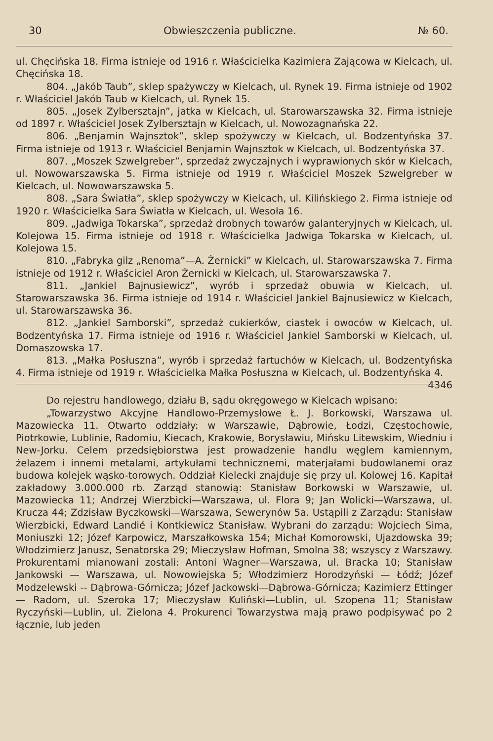30 Obwieszczenia publiczne. № 60.
ul. Chęcińska 18. Firma istnieje od 1916 r. Właścicielka Kazimiera Zającowa w Kielcach, ul. Chęcińska 18.
804. „Jakób Taub”, sklep spażywczy w Kielcach, ul. Rynek 19. Firma istnieje od 1902 r. Właściciel Jakób Taub w Kielcach, ul. Rynek 15.
805. „Josek Zylbersztajn”, jatka w Kielcach, ul. Starowarszawska 32. Firma istnieje od 1897 r. Właściciel Josek Zylbersztajn w Kielcach, ul. Nowozagnańska 22.
806. „Benjamin Wajnsztok”, sklep spożywczy w Kielcach, ul. Bodzentyńska 37. Firma istnieje od 1913 r. Właściciel Benjamin Wajnsztok w Kielcach, ul. Bodzentyńska 37.
807. „Moszek Szwelgreber”, sprzedaż zwyczajnych i wyprawionych skór w Kielcach, ul. Nowowarszawska 5. Firma istnieje od 1919 r. Właściciel Moszek Szwelgreber w Kielcach, ul. Nowowarszawska 5.
808. „Sara Światła”, sklep spożywczy w Kielcach, ul. Kilińskiego 2. Firma istnieje od 1920 r. Właścicielka Sara Światła w Kielcach, ul. Wesoła 16.
809. „Jadwiga Tokarska”, sprzedaż drobnych towarów galanteryjnych w Kielcach, ul. Kolejowa 15. Firma istnieje od 1918 r. Właścicielka Jadwiga Tokarska w Kielcach, ul. Kolejowa 15.
810. „Fabryka gilz „Renoma”—A. Żernicki” w Kielcach, ul. Starowarszawska 7. Firma istnieje od 1912 r. Właściciel Aron Żernicki w Kielcach, ul. Starowarszawska 7.
811. „Jankiel Bajnusiewicz”, wyrób i sprzedaż obuwia w Kielcach, ul. Starowarszawska 36. Firma istnieje od 1914 r. Właściciel Jankiel Bajnusiewicz w Kielcach, ul. Starowarszawska 36.
812. „Jankiel Samborski”, sprzedaż cukierków, ciastek i owoców w Kielcach, ul. Bodzentyńska 17. Firma istnieje od 1916 r. Właściciel Jankiel Samborski w Kielcach, ul. Domaszowska 17.
813. „Małka Posłuszna”, wyrób i sprzedaż fartuchów w Kielcach, ul. Bodzentyńska 4. Firma istnieje od 1919 r. Właścicielka Małka Posłuszna w Kielcach, ul. Bodzentyńska 4. 4346
Do rejestru handlowego, działu B, sądu okręgowego w Kielcach wpisano:
„Towarzystwo Akcyjne Handlowo-Przemysłowe Ł. J. Borkowski, Warszawa ul. Mazowiecka 11. Otwarto oddziały: w Warszawie, Dąbrowie, Łodzi, Częstochowie, Piotrkowie, Lublinie, Radomiu, Kiecach, Krakowie, Borysławiu, Mińsku Litewskim, Wiedniu i New-Jorku. Celem przedsiębiorstwa jest prowadzenie handlu węglem kamiennym, żelazem i innemi metalami, artykułami technicznemi, materjałami budowlanemi oraz budowa kolejek wąsko-torowych. Oddział Kielecki znajduje się przy ul. Kolowej 16. Kapitał zakładowy 3.000.000 rb. Zarząd stanowią: Stanisław Borkowski w Warszawie, ul. Mazowiecka 11; Andrzej Wierzbicki—Warszawa, ul. Flora 9; Jan Wolicki—Warszawa, ul. Krucza 44; Zdzisław Byczkowski—Warszawa, Sewerynów 5a. Ustąpili z Zarządu: Stanisław Wierzbicki, Edward Landié i Kontkiewicz Stanisław. Wybrani do zarządu: Wojciech Sima, Moniuszki 12; Józef Karpowicz, Marszałkowska 154; Michał Komorowski, Ujazdowska 39; Włodzimierz Janusz, Senatorska 29; Mieczysław Hofman, Smolna 38; wszyscy z Warszawy. Prokurentami mianowani zostali: Antoni Wagner—Warszawa, ul. Bracka 10; Stanisław Jankowski — Warszawa, ul. Nowowiejska 5; Włodzimierz Horodzyński — Łódź; Józef Modzelewski -- Dąbrowa-Górnicza; Józef Jackowski—Dąbrowa-Górnicza; Kazimierz Ettinger — Radom, ul. Szeroka 17; Mieczysław Kuliński—Lublin, ul. Szopena 11; Stanisław Ryczyński—Lublin, ul. Zielona 4. Prokurenci Towarzystwa mają prawo podpisywać po 2 łącznie, lub jeden